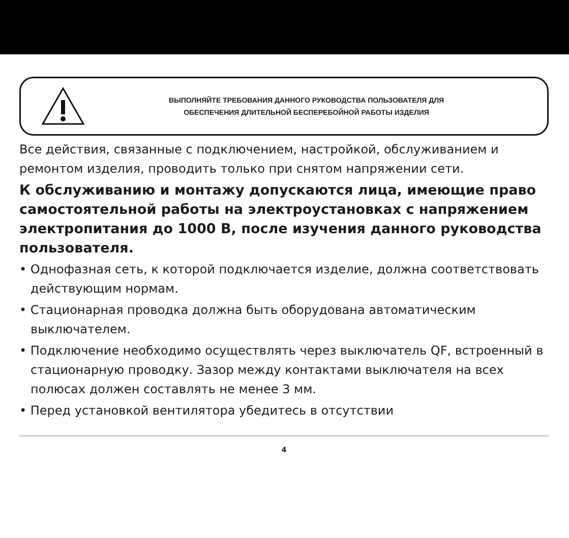ВЫПОЛНЯЙТЕ ТРЕБОВАНИЯ ДАННОГО РУКОВОДСТВА ПОЛЬЗОВАТЕЛЯ ДЛЯ
ОБЕСПЕЧЕНИЯ ДЛИТЕЛЬНОЙ БЕСПЕРЕБОЙНОЙ РАБОТЫ ИЗДЕЛИЯ
Все действия, связанные с подключением, настройкой, обслуживанием и ремонтом изделия, проводить только при снятом напряжении сети.
К обслуживанию и монтажу допускаются лица, имеющие право самостоятельной работы на электроустановках с напряжением электропитания до 1000 В, после изучения данного руководства пользователя.
• Однофазная сеть, к которой подключается изделие, должна соответствовать действующим нормам.
• Стационарная проводка должна быть оборудована автоматическим выключателем.
• Подключение необходимо осуществлять через выключатель QF, встроенный в стационарную проводку. Зазор между контактами выключателя на всех полюсах должен составлять не менее 3 мм.
• Перед установкой вентилятора убедитесь в отсутствии
4